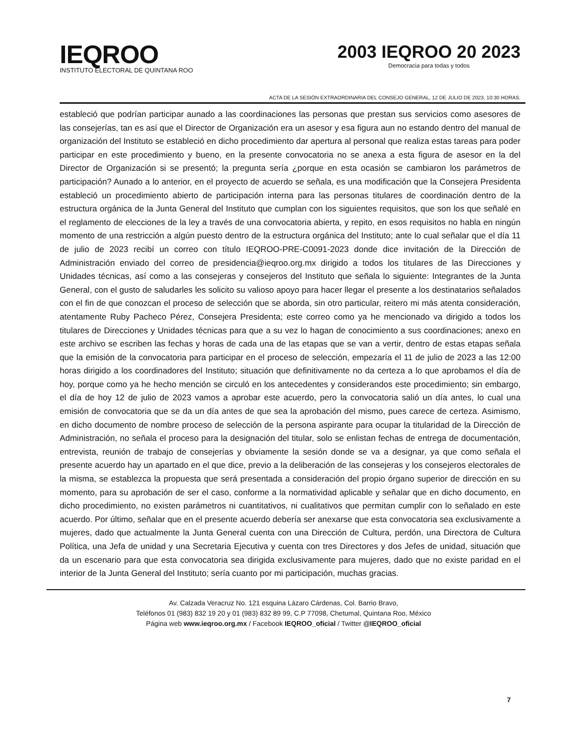IEQROO
INSTITUTO ELECTORAL DE QUINTANA ROO
2003 IEQROO 20 2023
Democracia para todas y todos
ACTA DE LA SESIÓN EXTRAORDINARIA DEL CONSEJO GENERAL, 12 DE JULIO DE 2023, 10:30 HORAS.
estableció que podrían participar aunado a las coordinaciones las personas que prestan sus servicios como asesores de las consejerías, tan es así que el Director de Organización era un asesor y esa figura aun no estando dentro del manual de organización del Instituto se estableció en dicho procedimiento dar apertura al personal que realiza estas tareas para poder participar en este procedimiento y bueno, en la presente convocatoria no se anexa a esta figura de asesor en la del Director de Organización si se presentó; la pregunta sería ¿porque en esta ocasión se cambiaron los parámetros de participación? Aunado a lo anterior, en el proyecto de acuerdo se señala, es una modificación que la Consejera Presidenta estableció un procedimiento abierto de participación interna para las personas titulares de coordinación dentro de la estructura orgánica de la Junta General del Instituto que cumplan con los siguientes requisitos, que son los que señalé en el reglamento de elecciones de la ley a través de una convocatoria abierta, y repito, en esos requisitos no habla en ningún momento de una restricción a algún puesto dentro de la estructura orgánica del Instituto; ante lo cual señalar que el día 11 de julio de 2023 recibí un correo con título IEQROO-PRE-C0091-2023 donde dice invitación de la Dirección de Administración enviado del correo de presidencia@ieqroo.org.mx dirigido a todos los titulares de las Direcciones y Unidades técnicas, así como a las consejeras y consejeros del Instituto que señala lo siguiente: Integrantes de la Junta General, con el gusto de saludarles les solicito su valioso apoyo para hacer llegar el presente a los destinatarios señalados con el fin de que conozcan el proceso de selección que se aborda, sin otro particular, reitero mi más atenta consideración, atentamente Ruby Pacheco Pérez, Consejera Presidenta; este correo como ya he mencionado va dirigido a todos los titulares de Direcciones y Unidades técnicas para que a su vez lo hagan de conocimiento a sus coordinaciones; anexo en este archivo se escriben las fechas y horas de cada una de las etapas que se van a vertir, dentro de estas etapas señala que la emisión de la convocatoria para participar en el proceso de selección, empezaría el 11 de julio de 2023 a las 12:00 horas dirigido a los coordinadores del Instituto; situación que definitivamente no da certeza a lo que aprobamos el día de hoy, porque como ya he hecho mención se circuló en los antecedentes y considerandos este procedimiento; sin embargo, el día de hoy 12 de julio de 2023 vamos a aprobar este acuerdo, pero la convocatoria salió un día antes, lo cual una emisión de convocatoria que se da un día antes de que sea la aprobación del mismo, pues carece de certeza. Asimismo, en dicho documento de nombre proceso de selección de la persona aspirante para ocupar la titularidad de la Dirección de Administración, no señala el proceso para la designación del titular, solo se enlistan fechas de entrega de documentación, entrevista, reunión de trabajo de consejerías y obviamente la sesión donde se va a designar, ya que como señala el presente acuerdo hay un apartado en el que dice, previo a la deliberación de las consejeras y los consejeros electorales de la misma, se establezca la propuesta que será presentada a consideración del propio órgano superior de dirección en su momento, para su aprobación de ser el caso, conforme a la normatividad aplicable y señalar que en dicho documento, en dicho procedimiento, no existen parámetros ni cuantitativos, ni cualitativos que permitan cumplir con lo señalado en este acuerdo. Por último, señalar que en el presente acuerdo debería ser anexarse que esta convocatoria sea exclusivamente a mujeres, dado que actualmente la Junta General cuenta con una Dirección de Cultura, perdón, una Directora de Cultura Política, una Jefa de unidad y una Secretaria Ejecutiva y cuenta con tres Directores y dos Jefes de unidad, situación que da un escenario para que esta convocatoria sea dirigida exclusivamente para mujeres, dado que no existe paridad en el interior de la Junta General del Instituto; sería cuanto por mi participación, muchas gracias.
Av. Calzada Veracruz No. 121 esquina Lázaro Cárdenas, Col. Barrio Bravo,
Teléfonos 01 (983) 832 19 20 y 01 (983) 832 89 99, C.P 77098, Chetumal, Quintana Roo, México
Página web www.ieqroo.org.mx / Facebook IEQROO_oficial / Twitter @IEQROO_oficial
7